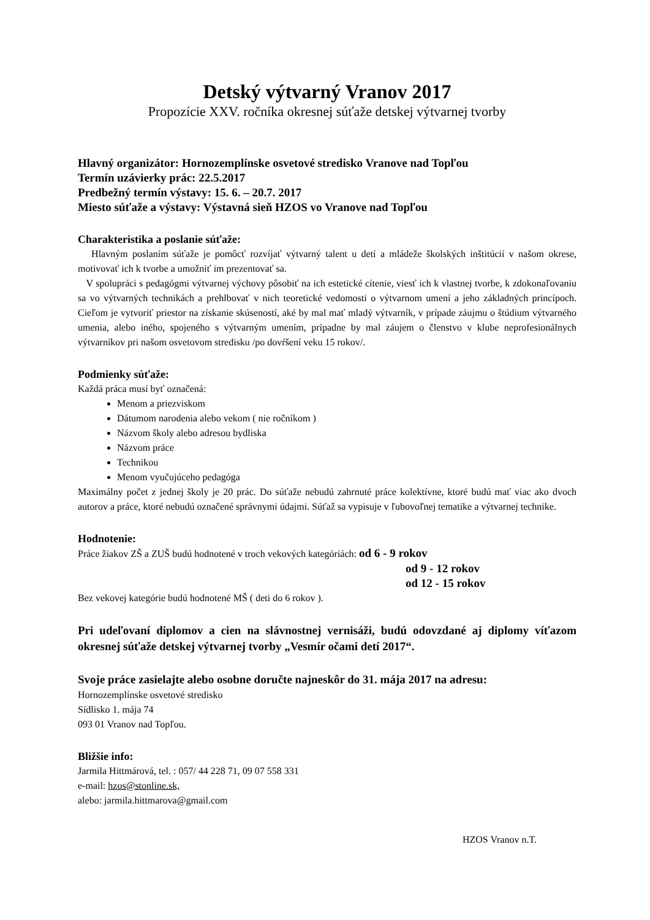Detský výtvarný Vranov 2017
Propozície XXV. ročníka okresnej súťaže detskej výtvarnej tvorby
Hlavný organizátor: Hornozemplínske osvetové stredisko Vranove nad Topľou
Termín uzávierky prác: 22.5.2017
Predbežný termín výstavy: 15. 6. – 20.7. 2017
Miesto súťaže a výstavy: Výstavná sieň HZOS vo Vranove nad Topľou
Charakteristika a poslanie súťaže:
Hlavným poslaním súťaže je pomôcť rozvíjať výtvarný talent u detí a mládeže školských inštitúcií v našom okrese, motivovať ich k tvorbe a umožniť im prezentovať sa.
V spolupráci s pedagógmi výtvarnej výchovy pôsobiť na ich estetické cítenie, viesť ich k vlastnej tvorbe, k zdokonaľovaniu sa vo výtvarných technikách a prehlbovať v nich teoretické vedomosti o výtvarnom umení a jeho základných princípoch. Cieľom je vytvoriť priestor na získanie skúseností, aké by mal mať mladý výtvarník, v prípade záujmu o štúdium výtvarného umenia, alebo iného, spojeného s výtvarným umením, prípadne by mal záujem o členstvo v klube neprofesionálnych výtvarníkov pri našom osvetovom stredisku /po dovŕšení veku 15 rokov/.
Podmienky súťaže:
Každá práca musí byť označená:
Menom a priezviskom
Dátumom narodenia alebo vekom ( nie ročníkom )
Názvom školy alebo adresou bydliska
Názvom práce
Technikou
Menom vyučujúceho pedagóga
Maximálny počet z jednej školy je 20 prác. Do súťaže nebudú zahrnuté práce kolektívne, ktoré budú mať viac ako dvoch autorov a práce, ktoré nebudú označené správnymi údajmi. Súťaž sa vypisuje v ľubovoľnej tematike a výtvarnej technike.
Hodnotenie:
Práce žiakov ZŠ a ZUŠ budú hodnotené v troch vekových kategóriách: od 6 - 9 rokov
od 9 - 12 rokov
od 12 - 15 rokov
Bez vekovej kategórie budú hodnotené MŠ ( deti do 6 rokov ).
Pri udeľovaní diplomov a cien na slávnostnej vernisáži, budú odovzdané aj diplomy víťazom okresnej súťaže detskej výtvarnej tvorby „Vesmír očami detí 2017“.
Svoje práce zasielajte alebo osobne doručte najneskôr do 31. mája 2017 na adresu:
Hornozemplínske osvetové stredisko
Sídlisko 1. mája 74
093 01 Vranov nad Topľou.
Bližšie info:
Jarmila Hittmárová, tel. : 057/ 44 228 71, 09 07 558 331
e-mail: hzos@stonline.sk,
alebo: jarmila.hittmarova@gmail.com
HZOS Vranov n.T.